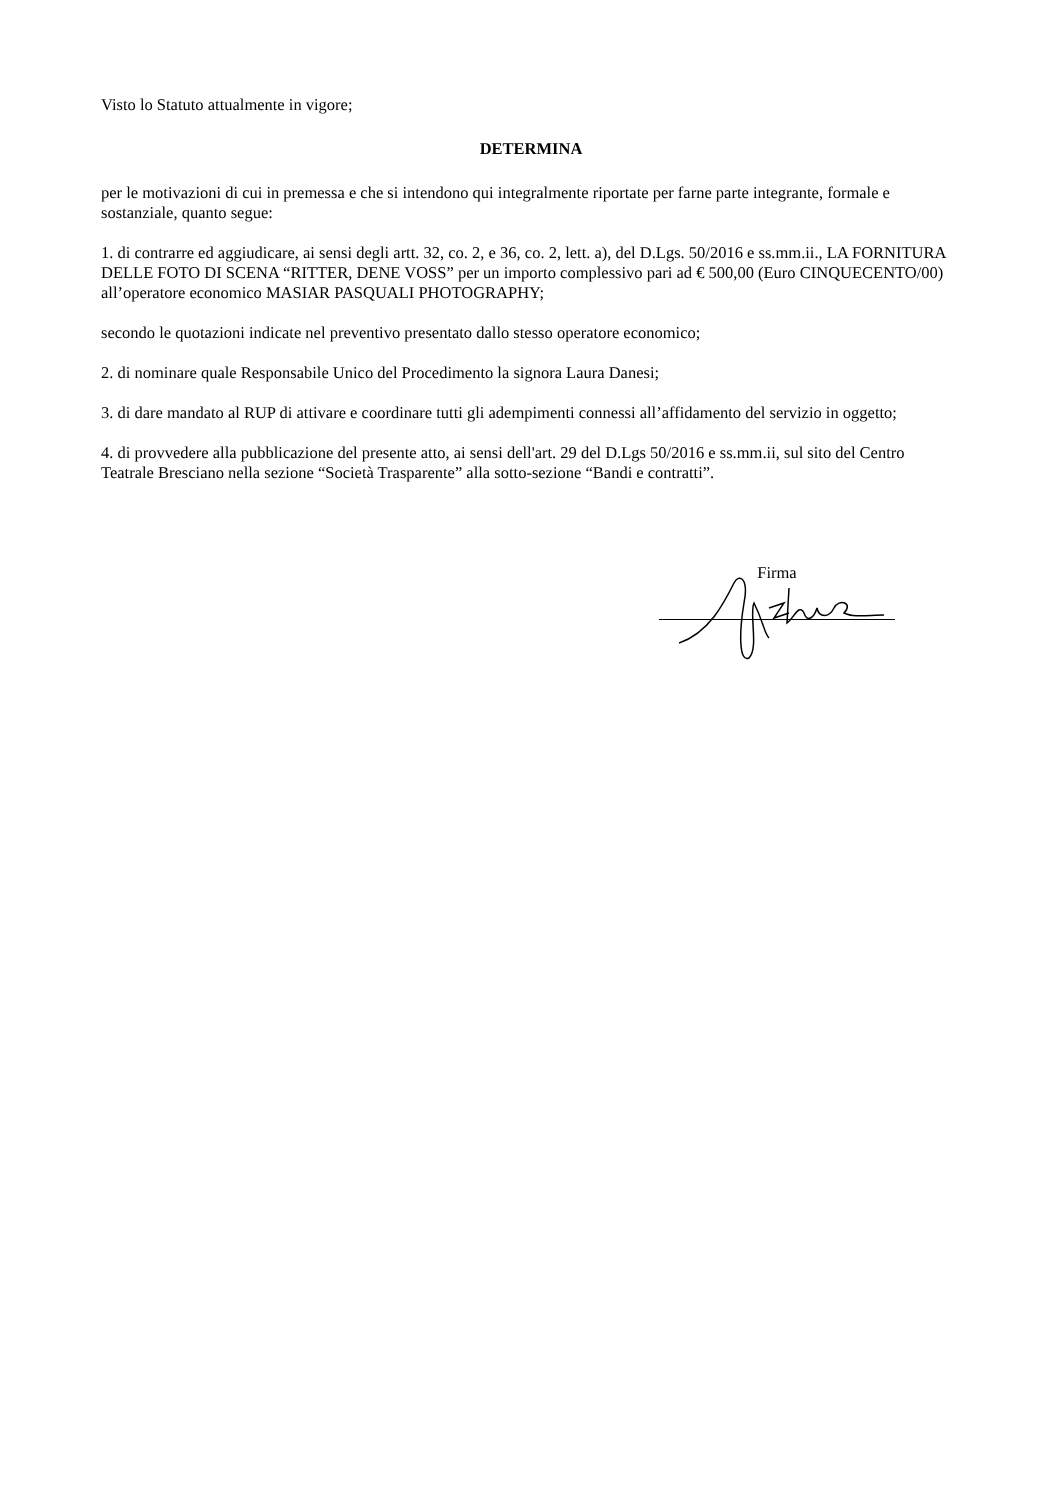Visto lo Statuto attualmente in vigore;
DETERMINA
per le motivazioni di cui in premessa e che si intendono qui integralmente riportate per farne parte integrante, formale e sostanziale, quanto segue:
1. di contrarre ed aggiudicare, ai sensi degli artt. 32, co. 2, e 36, co. 2, lett. a), del D.Lgs. 50/2016 e ss.mm.ii., LA FORNITURA DELLE FOTO DI SCENA “RITTER, DENE VOSS” per un importo complessivo pari ad € 500,00 (Euro CINQUECENTO/00) all’operatore economico MASIAR PASQUALI PHOTOGRAPHY;
secondo le quotazioni indicate nel preventivo presentato dallo stesso operatore economico;
2. di nominare quale Responsabile Unico del Procedimento la signora Laura Danesi;
3. di dare mandato al RUP di attivare e coordinare tutti gli adempimenti connessi all’affidamento del servizio in oggetto;
4. di provvedere alla pubblicazione del presente atto, ai sensi dell'art. 29 del D.Lgs 50/2016 e ss.mm.ii, sul sito del Centro Teatrale Bresciano nella sezione “Società Trasparente” alla sotto-sezione “Bandi e contratti”.
Firma